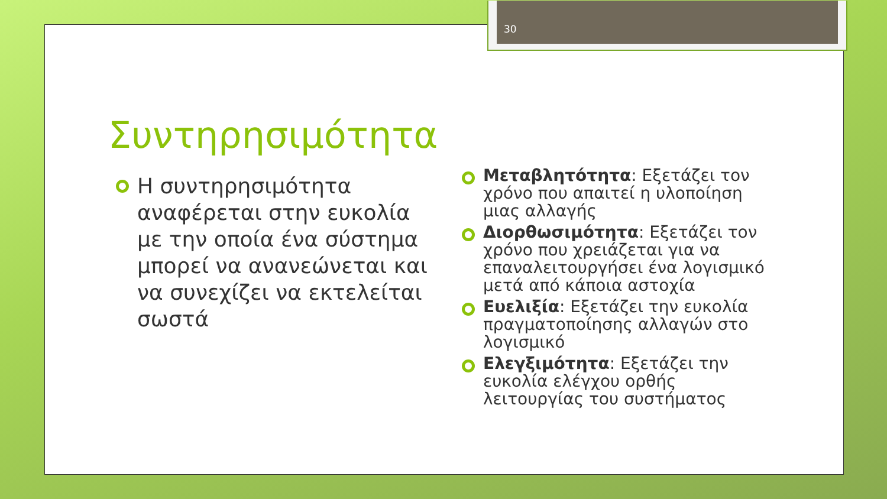30
Συντηρησιμότητα
Η συντηρησιμότητα αναφέρεται στην ευκολία με την οποία ένα σύστημα μπορεί να ανανεώνεται και να συνεχίζει να εκτελείται σωστά
Μεταβλητότητα: Εξετάζει τον χρόνο που απαιτεί η υλοποίηση μιας αλλαγής
Διορθωσιμότητα: Εξετάζει τον χρόνο που χρειάζεται για να επαναλειτουργήσει ένα λογισμικό μετά από κάποια αστοχία
Ευελιξία: Εξετάζει την ευκολία πραγματοποίησης αλλαγών στο λογισμικό
Ελεγξιμότητα: Εξετάζει την ευκολία ελέγχου ορθής λειτουργίας του συστήματος